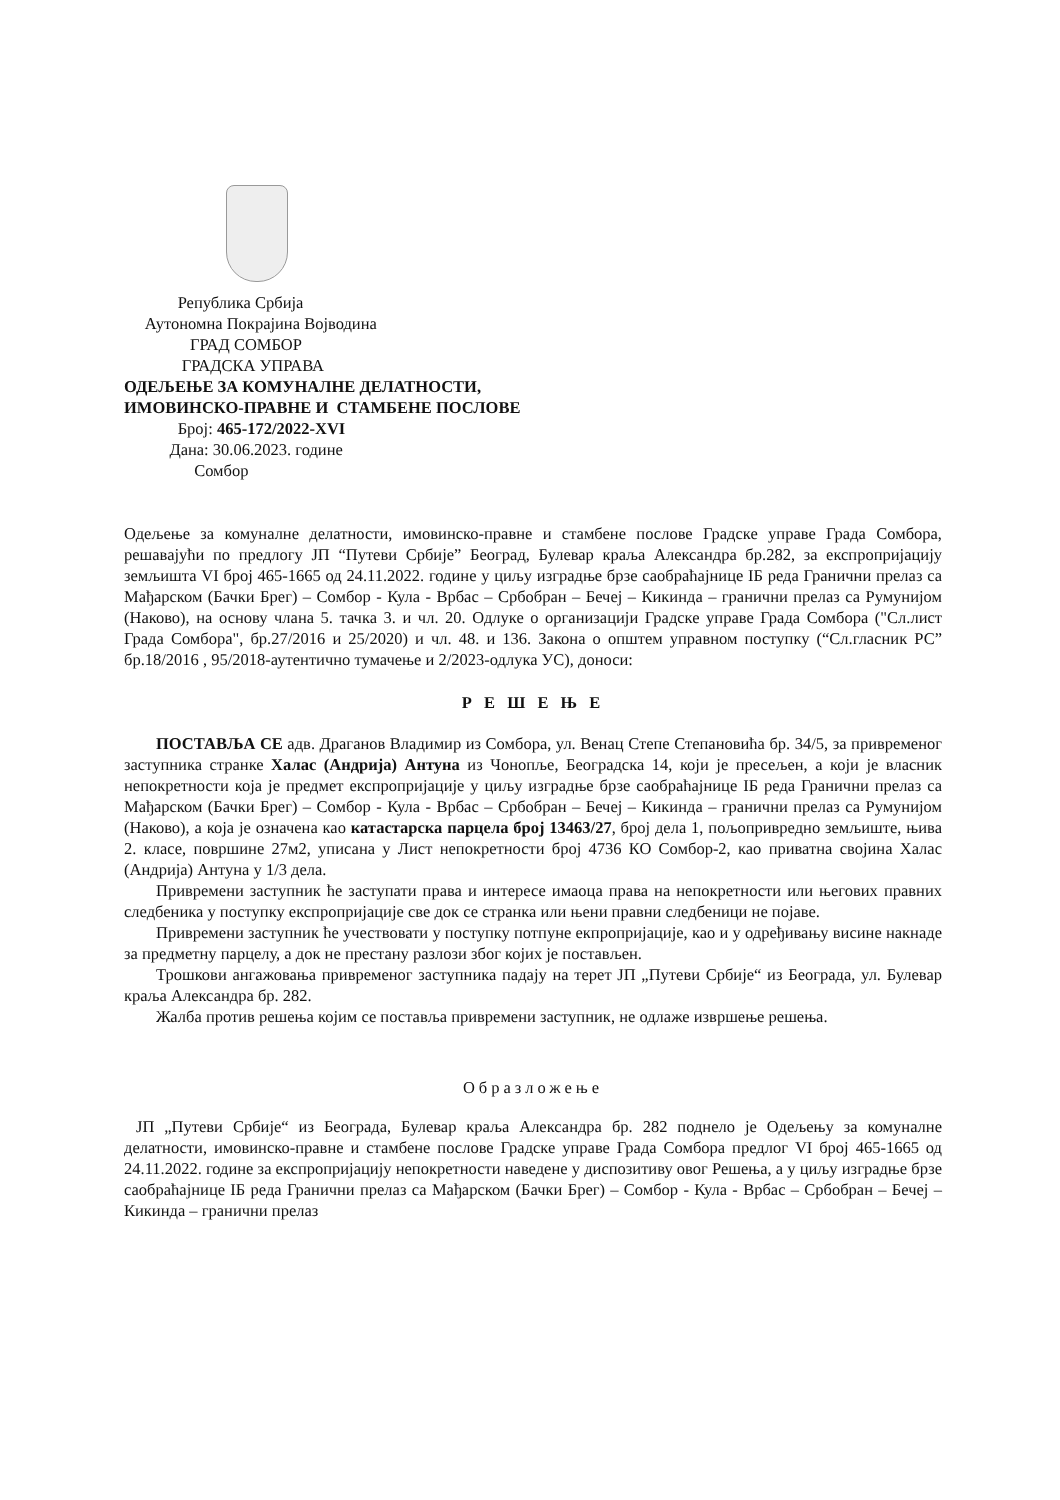Република Србија
Аутономна Покрајина Војводина
ГРАД СОМБОР
ГРАДСКА УПРАВА
ОДЕЉЕЊЕ ЗА КОМУНАЛНЕ ДЕЛАТНОСТИ,
ИМОВИНСКО-ПРАВНЕ И СТАМБЕНЕ ПОСЛОВЕ
Број: 465-172/2022-XVI
Дана: 30.06.2023. године
Сомбор
Одељење за комуналне делатности, имовинско-правне и стамбене послове Градске управе Града Сомбора, решавајући по предлогу ЈП “Путеви Србије” Београд, Булевар краља Александра бр.282, за експропријацију земљишта VI број 465-1665 од 24.11.2022. године у циљу изградње брзе саобраћајнице IБ реда Гранични прелаз са Мађарском (Бачки Брег) – Сомбор - Кула - Врбас – Србобран – Бечеј – Кикинда – гранични прелаз са Румунијом (Наково), на основу члана 5. тачка 3. и чл. 20. Одлуке о организацији Градске управе Града Сомбора ("Сл.лист Града Сомбора", бр.27/2016 и 25/2020) и чл. 48. и 136. Закона о општем управном поступку (“Сл.гласник РС” бр.18/2016 , 95/2018-аутентично тумачење и 2/2023-одлука УС), доноси:
Р Е Ш Е Њ Е
ПОСТАВЉА СЕ адв. Драганов Владимир из Сомбора, ул. Венац Степе Степановића бр. 34/5, за привременог заступника странке Халас (Андрија) Антуна из Чонопље, Београдска 14, који је пресељен, а који је власник непокретности која је предмет експропријације у циљу изградње брзе саобраћајнице IБ реда Гранични прелаз са Мађарском (Бачки Брег) – Сомбор - Кула - Врбас – Србобран – Бечеј – Кикинда – гранични прелаз са Румунијом (Наково), а која је означена као катастарска парцела број 13463/27, број дела 1, пољопривредно земљиште, њива 2. класе, површине 27м2, уписана у Лист непокретности број 4736 КО Сомбор-2, као приватна својина Халас (Андрија) Антуна у 1/3 дела.
Привремени заступник ће заступати права и интересе имаоца права на непокретности или његових правних следбеника у поступку експропријације све док се странка или њени правни следбеници не појаве.
Привремени заступник ће учествовати у поступку потпуне екпропријације, као и у одређивању висине накнаде за предметну парцелу, а док не престану разлози због којих је постављен.
Трошкови ангажовања привременог заступника падају на терет ЈП „Путеви Србије“ из Београда, ул. Булевар краља Александра бр. 282.
Жалба против решења којим се поставља привремени заступник, не одлаже извршење решења.
Образложење
ЈП „Путеви Србије“ из Београда, Булевар краља Александра бр. 282 поднело је Одељењу за комуналне делатности, имовинско-правне и стамбене послове Градске управе Града Сомбора предлог VI број 465-1665 од 24.11.2022. године за експропријацију непокретности наведене у диспозитиву овог Решења, а у циљу изградње брзе саобраћајнице IБ реда Гранични прелаз са Мађарском (Бачки Брег) – Сомбор - Кула - Врбас – Србобран – Бечеј – Кикинда – гранични прелаз